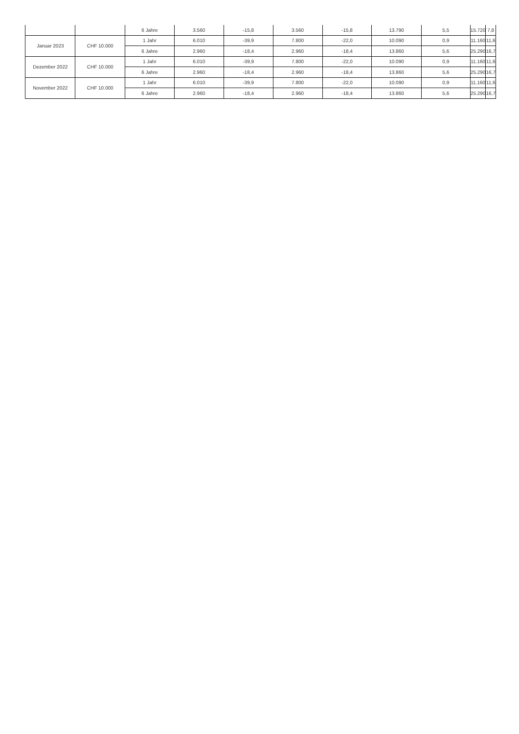| | | 6 Jahre | 3.560 | -15,8 | 3.560 | -15,8 | 13.790 | 5,5 | 15.720 | 7,8 |
| Januar 2023 | CHF 10.000 | 1 Jahr | 6.010 | -39,9 | 7.800 | -22,0 | 10.090 | 0,9 | 11.160 | 11,6 |
| | | 6 Jahre | 2.960 | -18,4 | 2.960 | -18,4 | 13.860 | 5,6 | 25.290 | 16,7 |
| Dezember 2022 | CHF 10.000 | 1 Jahr | 6.010 | -39,9 | 7.800 | -22,0 | 10.090 | 0,9 | 11.160 | 11,6 |
| | | 6 Jahre | 2.960 | -18,4 | 2.960 | -18,4 | 13.860 | 5,6 | 25.290 | 16,7 |
| November 2022 | CHF 10.000 | 1 Jahr | 6.010 | -39,9 | 7.800 | -22,0 | 10.090 | 0,9 | 11.160 | 11,6 |
| | | 6 Jahre | 2.960 | -18,4 | 2.960 | -18,4 | 13.860 | 5,6 | 25.290 | 16,7 |